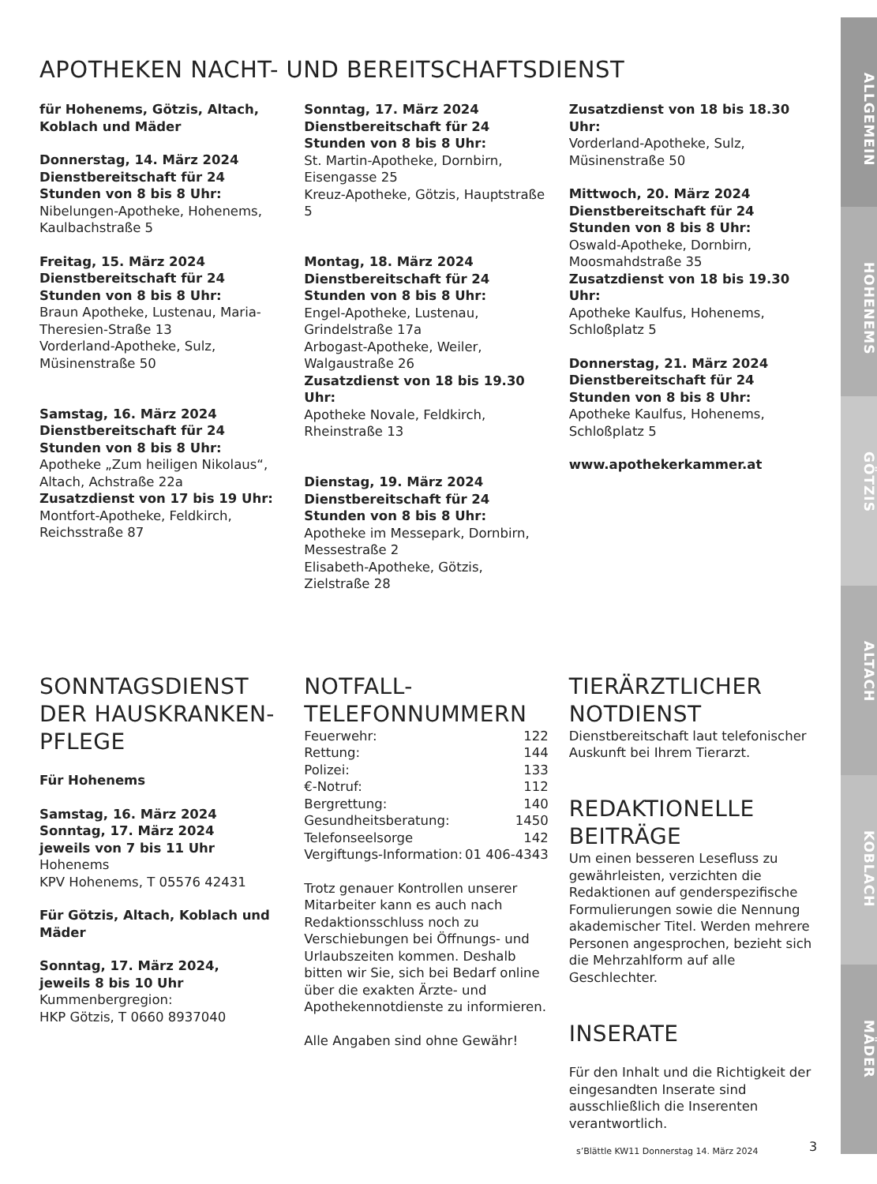APOTHEKEN NACHT- UND BEREITSCHAFTSDIENST
für Hohenems, Götzis, Altach, Koblach und Mäder
Donnerstag, 14. März 2024
Dienstbereitschaft für 24 Stunden von 8 bis 8 Uhr:
Nibelungen-Apotheke, Hohenems, Kaulbachstraße 5
Freitag, 15. März 2024
Dienstbereitschaft für 24 Stunden von 8 bis 8 Uhr:
Braun Apotheke, Lustenau, Maria-Theresien-Straße 13
Vorderland-Apotheke, Sulz, Müsinenstraße 50
Samstag, 16. März 2024
Dienstbereitschaft für 24 Stunden von 8 bis 8 Uhr:
Apotheke „Zum heiligen Nikolaus“, Altach, Achstraße 22a
Zusatzdienst von 17 bis 19 Uhr:
Montfort-Apotheke, Feldkirch, Reichsstraße 87
Sonntag, 17. März 2024
Dienstbereitschaft für 24 Stunden von 8 bis 8 Uhr:
St. Martin-Apotheke, Dornbirn, Eisengasse 25
Kreuz-Apotheke, Götzis, Hauptstraße 5
Montag, 18. März 2024
Dienstbereitschaft für 24 Stunden von 8 bis 8 Uhr:
Engel-Apotheke, Lustenau, Grindelstraße 17a
Arbogast-Apotheke, Weiler, Walgaustraße 26
Zusatzdienst von 18 bis 19.30 Uhr:
Apotheke Novale, Feldkirch, Rheinstraße 13
Dienstag, 19. März 2024
Dienstbereitschaft für 24 Stunden von 8 bis 8 Uhr:
Apotheke im Messepark, Dornbirn, Messestraße 2
Elisabeth-Apotheke, Götzis, Zielstraße 28
Zusatzdienst von 18 bis 18.30 Uhr:
Vorderland-Apotheke, Sulz, Müsinenstraße 50
Mittwoch, 20. März 2024
Dienstbereitschaft für 24 Stunden von 8 bis 8 Uhr:
Oswald-Apotheke, Dornbirn, Moosmahdstraße 35
Zusatzdienst von 18 bis 19.30 Uhr:
Apotheke Kaulfus, Hohenems, Schloßplatz 5
Donnerstag, 21. März 2024
Dienstbereitschaft für 24 Stunden von 8 bis 8 Uhr:
Apotheke Kaulfus, Hohenems, Schloßplatz 5
www.apothekerkammer.at
SONNTAGSDIENST DER HAUSKRANKEN-PFLEGE
Für Hohenems
Samstag, 16. März 2024
Sonntag, 17. März 2024
jeweils von 7 bis 11 Uhr
Hohenems
KPV Hohenems, T 05576 42431
Für Götzis, Altach, Koblach und Mäder
Sonntag, 17. März 2024,
jeweils 8 bis 10 Uhr
Kummenbergregion:
HKP Götzis, T 0660 8937040
NOTFALL-
TELEFONNUMMERN
| Feuerwehr: | 122 |
| Rettung: | 144 |
| Polizei: | 133 |
| €-Notruf: | 112 |
| Bergrettung: | 140 |
| Gesundheitsberatung: | 1450 |
| Telefonseelsorge | 142 |
| Vergiftungs-Information: | 01 406-4343 |
Trotz genauer Kontrollen unserer Mitarbeiter kann es auch nach Redaktionsschluss noch zu Verschiebungen bei Öffnungs- und Urlaubszeiten kommen. Deshalb bitten wir Sie, sich bei Bedarf online über die exakten Ärzte- und Apothekennotdienste zu informieren.
Alle Angaben sind ohne Gewähr!
TIERÄRZTLICHER NOTDIENST
Dienstbereitschaft laut telefonischer Auskunft bei Ihrem Tierarzt.
REDAKTIONELLE BEITRÄGE
Um einen besseren Lesefluss zu gewährleisten, verzichten die Redaktionen auf genderspezifische Formulierungen sowie die Nennung akademischer Titel. Werden mehrere Personen angesprochen, bezieht sich die Mehrzahlform auf alle Geschlechter.
INSERATE
Für den Inhalt und die Richtigkeit der eingesandten Inserate sind ausschließlich die Inserenten verantwortlich.
s’Blättle KW11 Donnerstag 14. März 2024
3
ALLGEMEIN
HOHENEMS
GÖTZIS
ALTACH
KOBLACH
MÄDER